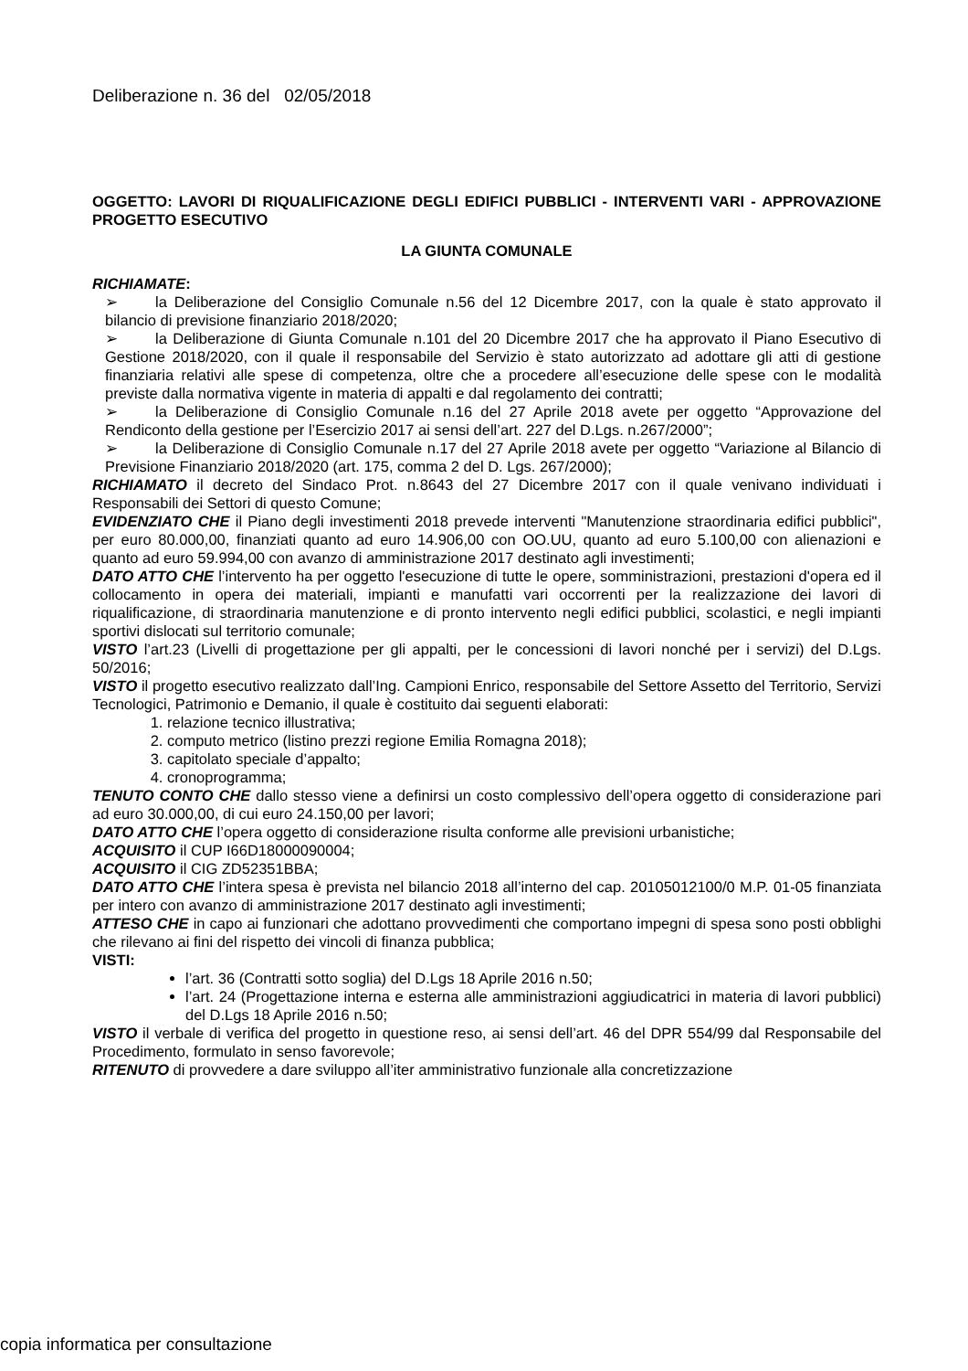Deliberazione n. 36 del 02/05/2018
OGGETTO: LAVORI DI RIQUALIFICAZIONE DEGLI EDIFICI PUBBLICI - INTERVENTI VARI - APPROVAZIONE PROGETTO ESECUTIVO
LA GIUNTA COMUNALE
RICHIAMATE:
➢ la Deliberazione del Consiglio Comunale n.56 del 12 Dicembre 2017, con la quale è stato approvato il bilancio di previsione finanziario 2018/2020;
➢ la Deliberazione di Giunta Comunale n.101 del 20 Dicembre 2017 che ha approvato il Piano Esecutivo di Gestione 2018/2020, con il quale il responsabile del Servizio è stato autorizzato ad adottare gli atti di gestione finanziaria relativi alle spese di competenza, oltre che a procedere all’esecuzione delle spese con le modalità previste dalla normativa vigente in materia di appalti e dal regolamento dei contratti;
➢ la Deliberazione di Consiglio Comunale n.16 del 27 Aprile 2018 avete per oggetto “Approvazione del Rendiconto della gestione per l’Esercizio 2017 ai sensi dell’art. 227 del D.Lgs. n.267/2000”;
➢ la Deliberazione di Consiglio Comunale n.17 del 27 Aprile 2018 avete per oggetto “Variazione al Bilancio di Previsione Finanziario 2018/2020 (art. 175, comma 2 del D. Lgs. 267/2000);
RICHIAMATO il decreto del Sindaco Prot. n.8643 del 27 Dicembre 2017 con il quale venivano individuati i Responsabili dei Settori di questo Comune;
EVIDENZIATO CHE il Piano degli investimenti 2018 prevede interventi "Manutenzione straordinaria edifici pubblici", per euro 80.000,00, finanziati quanto ad euro 14.906,00 con OO.UU, quanto ad euro 5.100,00 con alienazioni e quanto ad euro 59.994,00 con avanzo di amministrazione 2017 destinato agli investimenti;
DATO ATTO CHE l’intervento ha per oggetto l'esecuzione di tutte le opere, somministrazioni, prestazioni d'opera ed il collocamento in opera dei materiali, impianti e manufatti vari occorrenti per la realizzazione dei lavori di riqualificazione, di straordinaria manutenzione e di pronto intervento negli edifici pubblici, scolastici, e negli impianti sportivi dislocati sul territorio comunale;
VISTO l’art.23 (Livelli di progettazione per gli appalti, per le concessioni di lavori nonché per i servizi) del D.Lgs. 50/2016;
VISTO il progetto esecutivo realizzato dall’Ing. Campioni Enrico, responsabile del Settore Assetto del Territorio, Servizi Tecnologici, Patrimonio e Demanio, il quale è costituito dai seguenti elaborati:
1. relazione tecnico illustrativa;
2. computo metrico (listino prezzi regione Emilia Romagna 2018);
3. capitolato speciale d’appalto;
4. cronoprogramma;
TENUTO CONTO CHE dallo stesso viene a definirsi un costo complessivo dell’opera oggetto di considerazione pari ad euro 30.000,00, di cui euro 24.150,00 per lavori;
DATO ATTO CHE l’opera oggetto di considerazione risulta conforme alle previsioni urbanistiche;
ACQUISITO il CUP I66D18000090004;
ACQUISITO il CIG ZD52351BBA;
DATO ATTO CHE l’intera spesa è prevista nel bilancio 2018 all’interno del cap. 20105012100/0 M.P. 01-05 finanziata per intero con avanzo di amministrazione 2017 destinato agli investimenti;
ATTESO CHE in capo ai funzionari che adottano provvedimenti che comportano impegni di spesa sono posti obblighi che rilevano ai fini del rispetto dei vincoli di finanza pubblica;
VISTI:
l’art. 36 (Contratti sotto soglia) del D.Lgs 18 Aprile 2016 n.50;
l’art. 24 (Progettazione interna e esterna alle amministrazioni aggiudicatrici in materia di lavori pubblici) del D.Lgs 18 Aprile 2016 n.50;
VISTO il verbale di verifica del progetto in questione reso, ai sensi dell’art. 46 del DPR 554/99 dal Responsabile del Procedimento, formulato in senso favorevole;
RITENUTO di provvedere a dare sviluppo all’iter amministrativo funzionale alla concretizzazione
copia informatica per consultazione